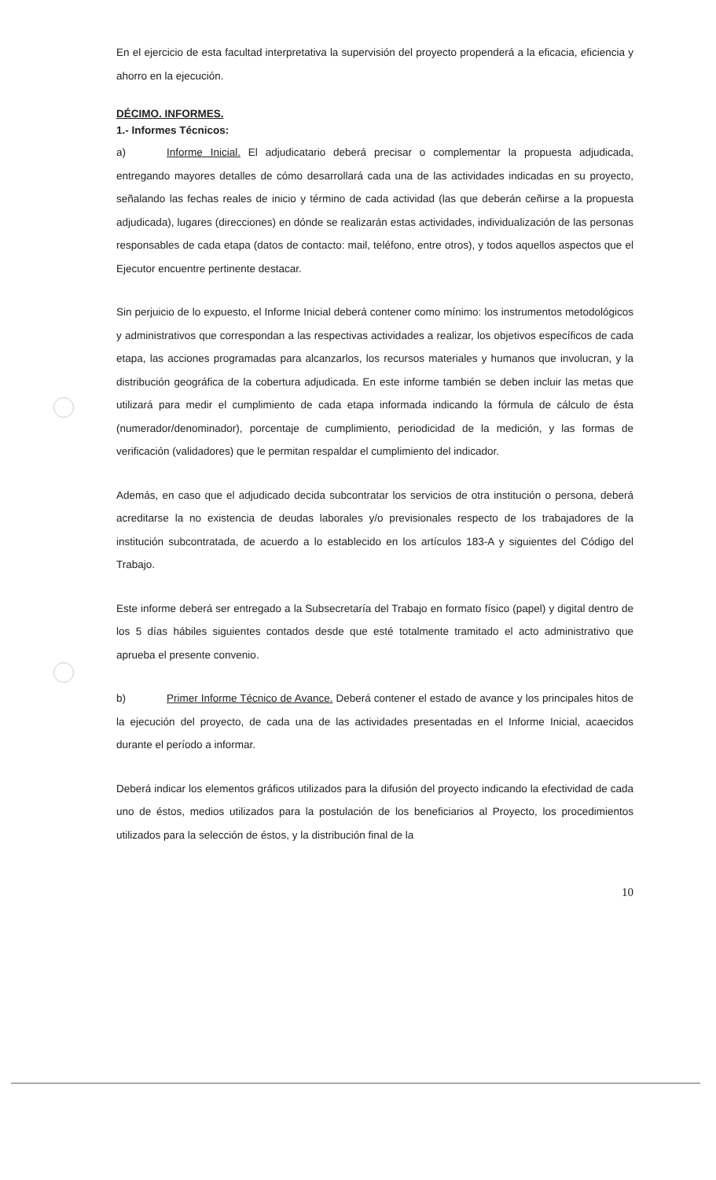En el ejercicio de esta facultad interpretativa la supervisión del proyecto propenderá a la eficacia, eficiencia y ahorro en la ejecución.
DÉCIMO. INFORMES.
1.- Informes Técnicos:
a) Informe Inicial. El adjudicatario deberá precisar o complementar la propuesta adjudicada, entregando mayores detalles de cómo desarrollará cada una de las actividades indicadas en su proyecto, señalando las fechas reales de inicio y término de cada actividad (las que deberán ceñirse a la propuesta adjudicada), lugares (direcciones) en dónde se realizarán estas actividades, individualización de las personas responsables de cada etapa (datos de contacto: mail, teléfono, entre otros), y todos aquellos aspectos que el Ejecutor encuentre pertinente destacar.
Sin perjuicio de lo expuesto, el Informe Inicial deberá contener como mínimo: los instrumentos metodológicos y administrativos que correspondan a las respectivas actividades a realizar, los objetivos específicos de cada etapa, las acciones programadas para alcanzarlos, los recursos materiales y humanos que involucran, y la distribución geográfica de la cobertura adjudicada. En este informe también se deben incluir las metas que utilizará para medir el cumplimiento de cada etapa informada indicando la fórmula de cálculo de ésta (numerador/denominador), porcentaje de cumplimiento, periodicidad de la medición, y las formas de verificación (validadores) que le permitan respaldar el cumplimiento del indicador.
Además, en caso que el adjudicado decida subcontratar los servicios de otra institución o persona, deberá acreditarse la no existencia de deudas laborales y/o previsionales respecto de los trabajadores de la institución subcontratada, de acuerdo a lo establecido en los artículos 183-A y siguientes del Código del Trabajo.
Este informe deberá ser entregado a la Subsecretaría del Trabajo en formato físico (papel) y digital dentro de los 5 días hábiles siguientes contados desde que esté totalmente tramitado el acto administrativo que aprueba el presente convenio.
b) Primer Informe Técnico de Avance. Deberá contener el estado de avance y los principales hitos de la ejecución del proyecto, de cada una de las actividades presentadas en el Informe Inicial, acaecidos durante el período a informar.
Deberá indicar los elementos gráficos utilizados para la difusión del proyecto indicando la efectividad de cada uno de éstos, medios utilizados para la postulación de los beneficiarios al Proyecto, los procedimientos utilizados para la selección de éstos, y la distribución final de la
10